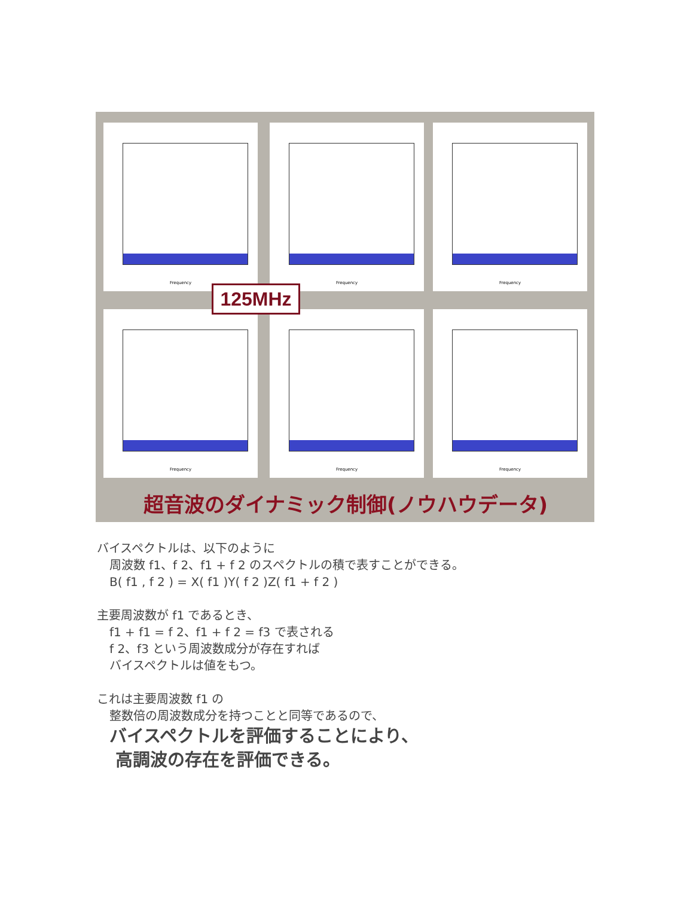Frequency Frequency Frequency
Frequency Frequency Frequency
125MHz
超音波のダイナミック制御(ノウハウデータ)
バイスペクトルは、以下のように
周波数 f1、f 2、f1 + f 2 のスペクトルの積で表すことができる。
B( f1 , f 2 ) = X( f1 )Y( f 2 )Z( f1 + f 2 )
主要周波数が f1 であるとき、
f1 + f1 = f 2、f1 + f 2 = f3 で表される
f 2、f3 という周波数成分が存在すれば
バイスペクトルは値をもつ。
これは主要周波数 f1 の
整数倍の周波数成分を持つことと同等であるので、
バイスペクトルを評価することにより、
高調波の存在を評価できる。